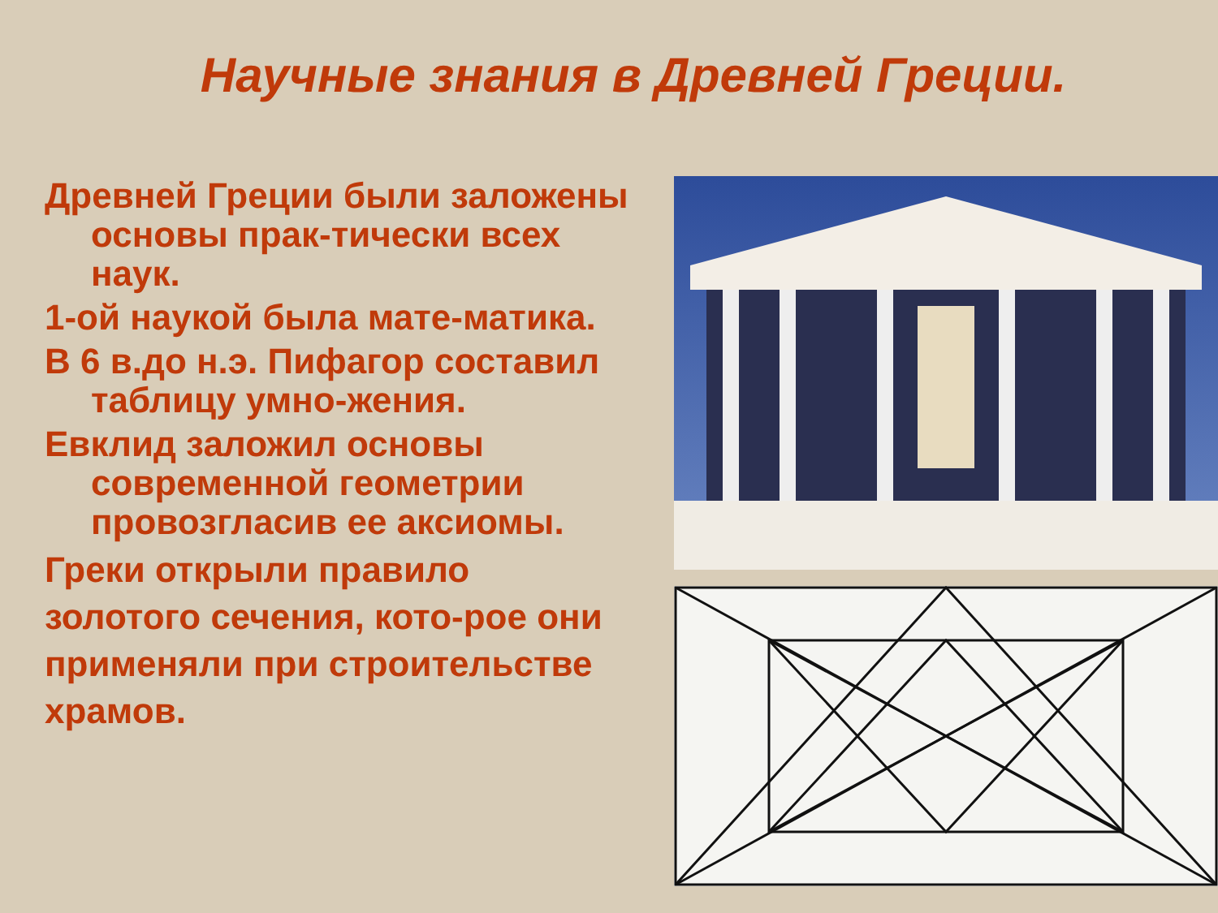Научные знания в Древней Греции.
Древней Греции были заложены основы прак-тически всех наук.
1-ой наукой была мате-матика.
В 6 в.до н.э. Пифагор составил таблицу умно-жения.
Евклид заложил основы современной геометрии провозгласив ее аксиомы.
Греки открыли правило золотого сечения, кото-рое они применяли при строительстве храмов.